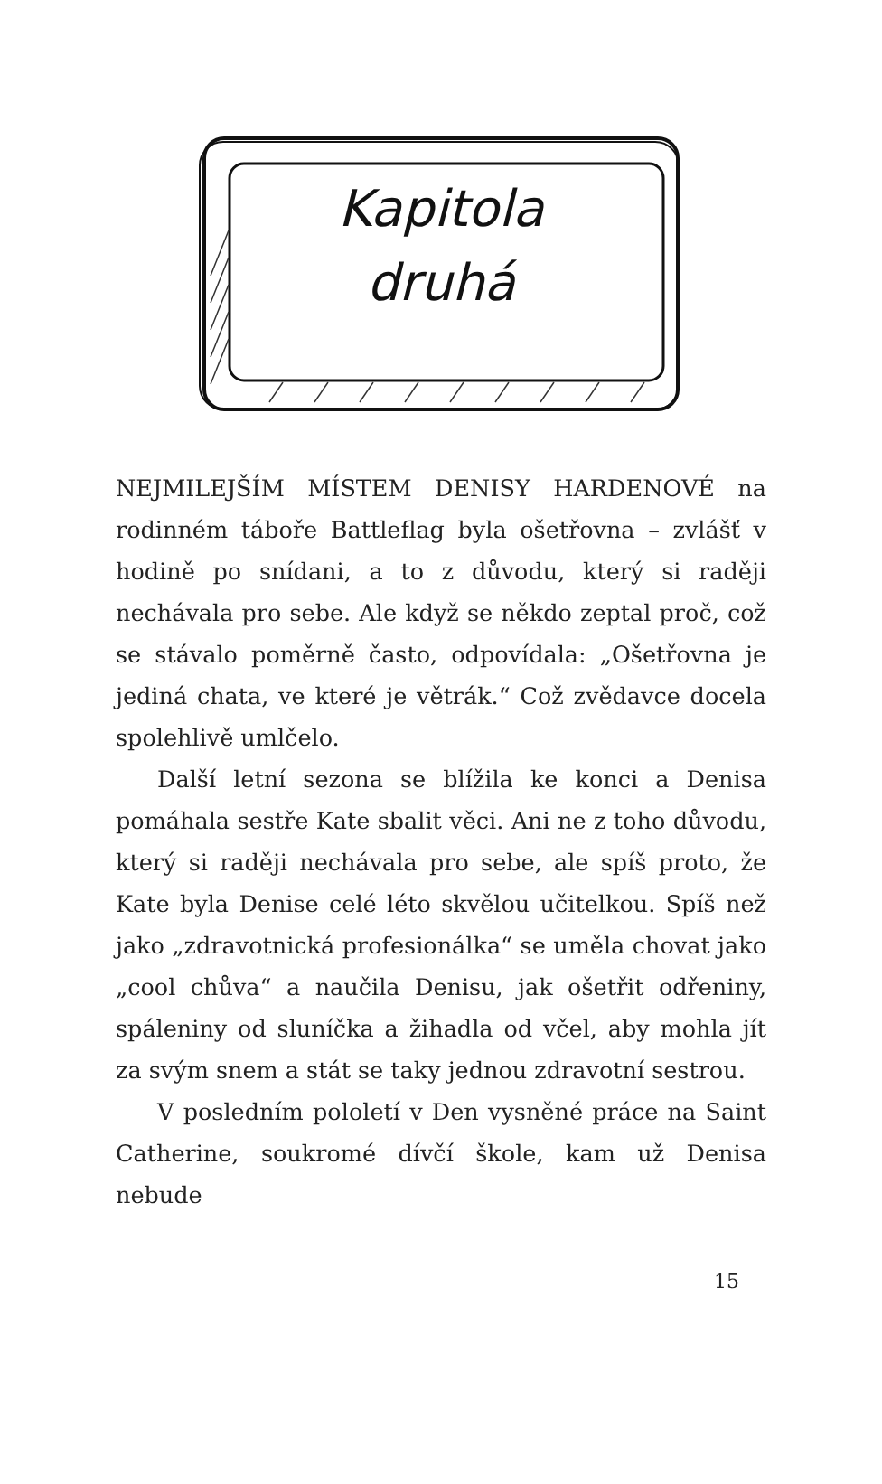Kapitola
druhá
NEJMILEJŠÍM MÍSTEM DENISY HARDENOVÉ na rodinném táboře Battleflag byla ošetřovna – zvlášť v hodině po snídani, a to z důvodu, který si raději nechávala pro sebe. Ale když se někdo zeptal proč, což se stávalo poměrně často, odpovídala: „Ošetřovna je jediná chata, ve které je větrák.“ Což zvědavce docela spolehlivě umlčelo.
Další letní sezona se blížila ke konci a Denisa pomáhala sestře Kate sbalit věci. Ani ne z toho důvodu, který si raději nechávala pro sebe, ale spíš proto, že Kate byla Denise celé léto skvělou učitelkou. Spíš než jako „zdravotnická profesionálka“ se uměla chovat jako „cool chůva“ a naučila Denisu, jak ošetřit odřeniny, spáleniny od sluníčka a žihadla od včel, aby mohla jít za svým snem a stát se taky jednou zdravotní sestrou.
V posledním pololetí v Den vysněné práce na Saint Catherine, soukromé dívčí škole, kam už Denisa nebude
15